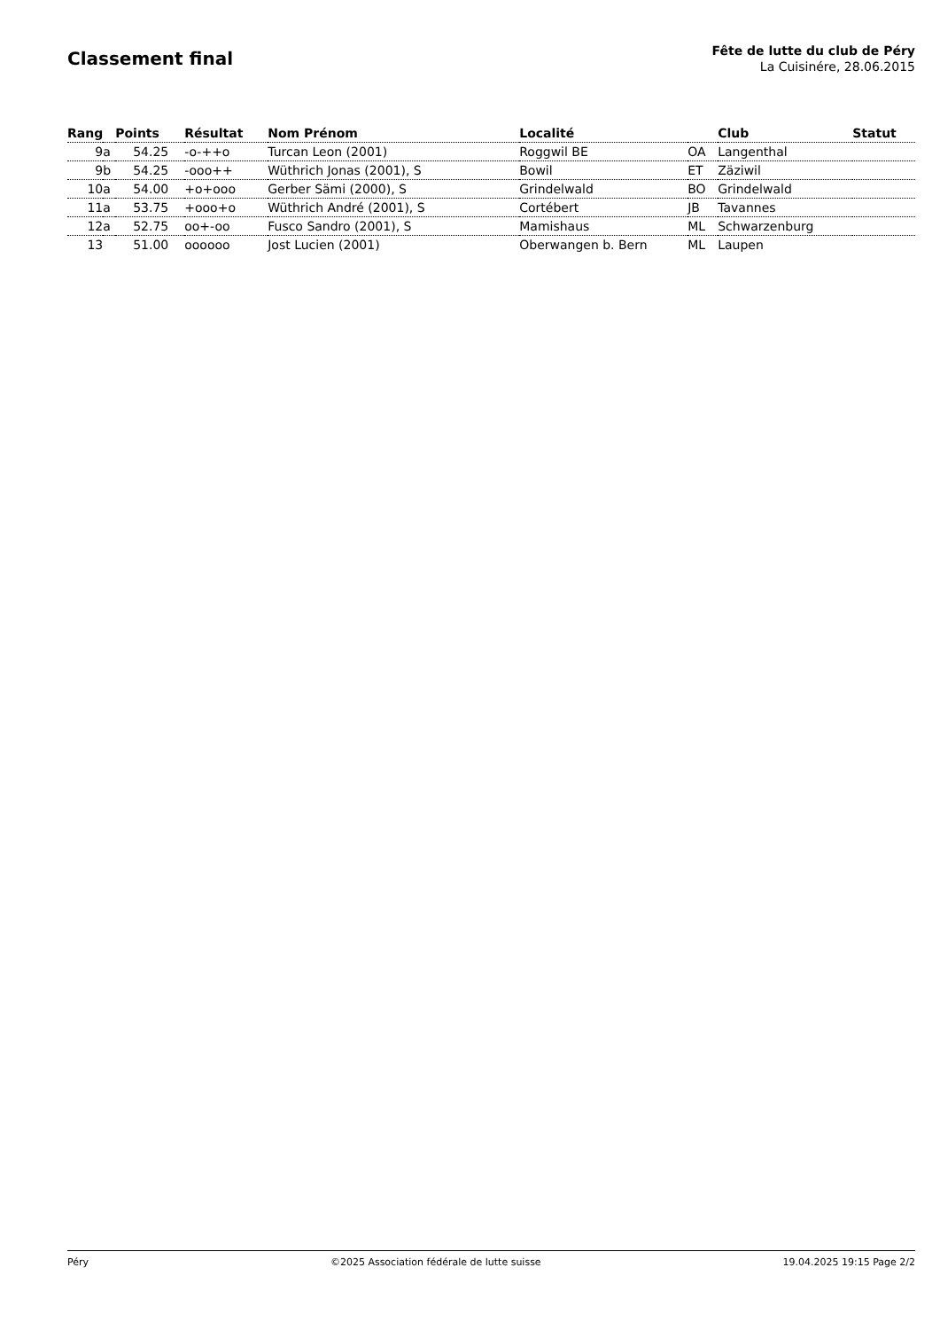Classement final
Fête de lutte du club de Péry
La Cuisinére, 28.06.2015
| Rang | | Points | Résultat | Nom Prénom | Localité | | Club | Statut |
| --- | --- | --- | --- | --- | --- | --- | --- | --- |
| 9 | a | 54.25 | -o-++o | Turcan Leon (2001) | Roggwil BE | OA | Langenthal | |
| 9 | b | 54.25 | -ooo++ | Wüthrich Jonas (2001), S | Bowil | ET | Zäziwil | |
| 10 | a | 54.00 | +o+ooo | Gerber Sämi (2000), S | Grindelwald | BO | Grindelwald | |
| 11 | a | 53.75 | +ooo+o | Wüthrich André (2001), S | Cortébert | JB | Tavannes | |
| 12 | a | 52.75 | oo+-oo | Fusco Sandro (2001), S | Mamishaus | ML | Schwarzenburg | |
| 13 | | 51.00 | oooooo | Jost Lucien (2001) | Oberwangen b. Bern | ML | Laupen | |
Péry ©2025 Association fédérale de lutte suisse 19.04.2025 19:15 Page 2/2